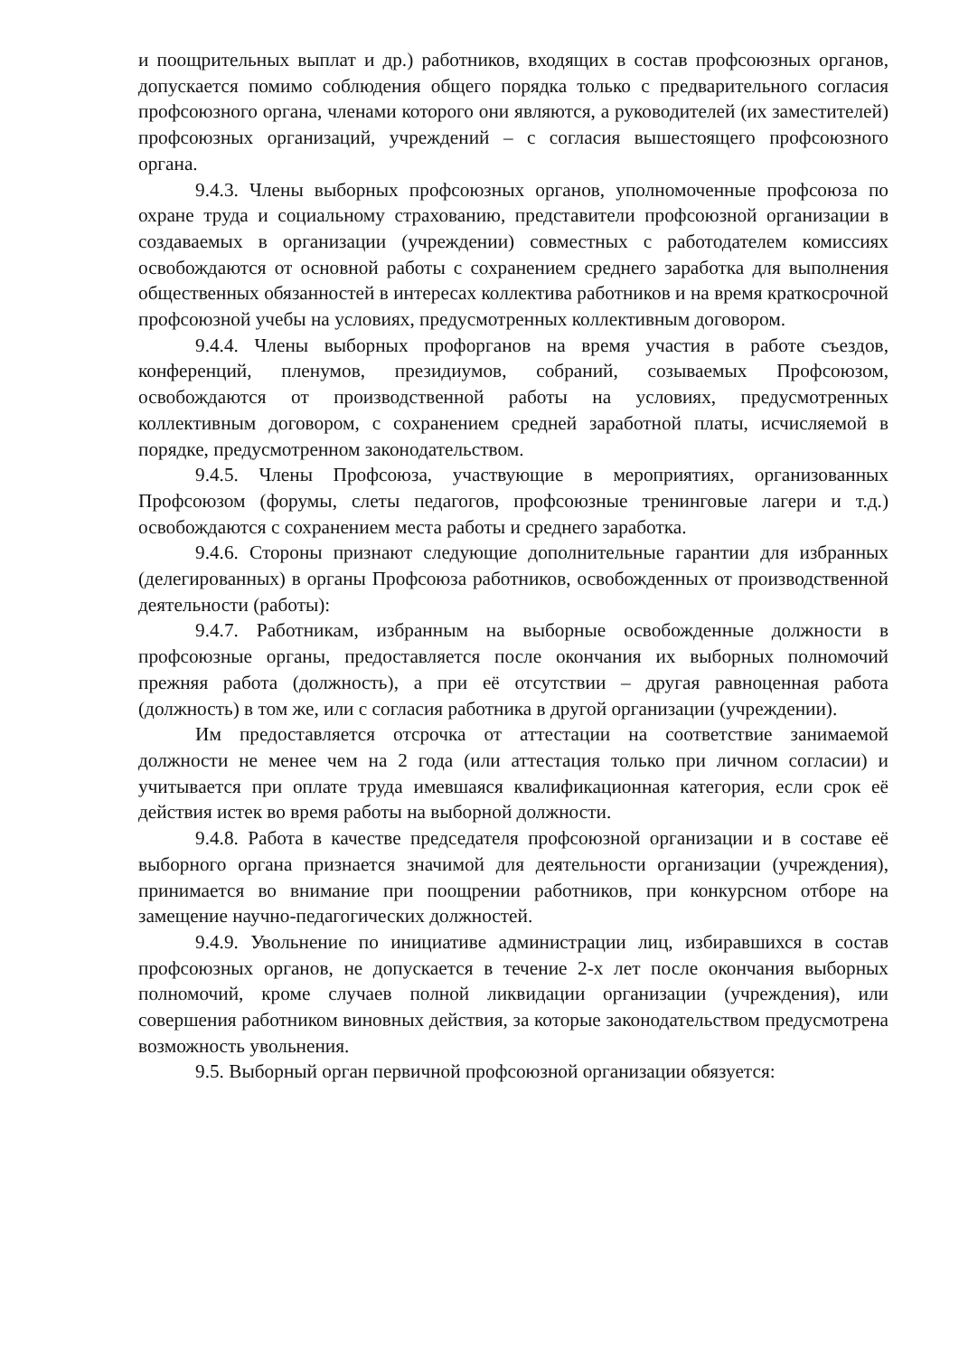и поощрительных выплат и др.) работников, входящих в состав профсоюзных органов, допускается помимо соблюдения общего порядка только с предварительного согласия профсоюзного органа, членами которого они являются, а руководителей (их заместителей) профсоюзных организаций, учреждений – с согласия вышестоящего профсоюзного органа.
9.4.3. Члены выборных профсоюзных органов, уполномоченные профсоюза по охране труда и социальному страхованию, представители профсоюзной организации в создаваемых в организации (учреждении) совместных с работодателем комиссиях освобождаются от основной работы с сохранением среднего заработка для выполнения общественных обязанностей в интересах коллектива работников и на время краткосрочной профсоюзной учебы на условиях, предусмотренных коллективным договором.
9.4.4. Члены выборных профорганов на время участия в работе съездов, конференций, пленумов, президиумов, собраний, созываемых Профсоюзом, освобождаются от производственной работы на условиях, предусмотренных коллективным договором, с сохранением средней заработной платы, исчисляемой в порядке, предусмотренном законодательством.
9.4.5. Члены Профсоюза, участвующие в мероприятиях, организованных Профсоюзом (форумы, слеты педагогов, профсоюзные тренинговые лагери и т.д.) освобождаются с сохранением места работы и среднего заработка.
9.4.6. Стороны признают следующие дополнительные гарантии для избранных (делегированных) в органы Профсоюза работников, освобожденных от производственной деятельности (работы):
9.4.7. Работникам, избранным на выборные освобожденные должности в профсоюзные органы, предоставляется после окончания их выборных полномочий прежняя работа (должность), а при её отсутствии – другая равноценная работа (должность) в том же, или с согласия работника в другой организации (учреждении).
Им предоставляется отсрочка от аттестации на соответствие занимаемой должности не менее чем на 2 года (или аттестация только при личном согласии) и учитывается при оплате труда имевшаяся квалификационная категория, если срок её действия истек во время работы на выборной должности.
9.4.8. Работа в качестве председателя профсоюзной организации и в составе её выборного органа признается значимой для деятельности организации (учреждения), принимается во внимание при поощрении работников, при конкурсном отборе на замещение научно-педагогических должностей.
9.4.9. Увольнение по инициативе администрации лиц, избиравшихся в состав профсоюзных органов, не допускается в течение 2-х лет после окончания выборных полномочий, кроме случаев полной ликвидации организации (учреждения), или совершения работником виновных действия, за которые законодательством предусмотрена возможность увольнения.
9.5. Выборный орган первичной профсоюзной организации обязуется: